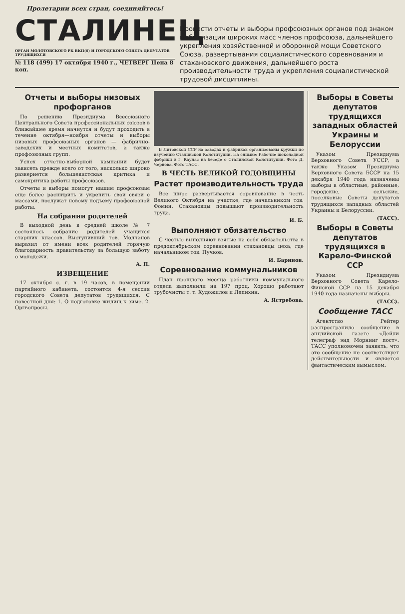Пролетарии всех стран, соединяйтесь!
СТАЛИНЕЦ
ОРГАН МОЛОТОВСКОГО РК ВКП(б) И ГОРОДСКОГО СОВЕТА ДЕПУТАТОВ ТРУДЯЩИХСЯ
№ 118 (499) 17 октября 1940 г., ЧЕТВЕРГ Цена 8 коп.
Провести отчеты и выборы профсоюзных органов под знаком мобилизации широких масс членов профсоюза, дальнейшего укрепления хозяйственной и оборонной мощи Советского Союза, развертывания социалистического соревнования и стахановского движения, дальнейшего роста производительности труда и укрепления социалистической трудовой дисциплины.
Отчеты и выборы низовых профорганов
По решению Президиума Всесоюзного Центрального Совета профессиональных союзов в ближайшее время начнутся и будут проходить в течение октября—ноября отчеты и выборы низовых профсоюзных органов — фабрично-заводских и местных комитетов, а также профсоюзных групп.
Успех отчетно-выборной кампании будет зависеть прежде всего от того, насколько широко развернется большевистская критика и самокритика работы профсоюзов.
Отчеты и выборы помогут нашим профсоюзам еще более расширить и укрепить свои связи с массами, послужат новому подъему профсоюзной работы.
На собрании родителей
В выходной день в средней школе № 7 состоялось собрание родителей учащихся старших классов. Выступивший тов. Молчанов выразил от имени всех родителей горячую благодарность правительству за большую заботу о молодежи.
А. П.
ИЗВЕЩЕНИЕ
17 октября с. г. в 19 часов, в помещении партийного кабинета, состоится 4-я сессия городского Совета депутатов трудящихся. С повестной дня: 1. О подготовке жилищ к зиме. 2. Оргвопросы.
В Литовской ССР на заводах и фабриках организованы кружки по изучению Сталинской Конституции. На снимке: Рабочие шоколадной фабрики в г. Каунас на беседе о Сталинской Конституции. Фото Д. Чернова. Фото ТАСС.
В ЧЕСТЬ ВЕЛИКОЙ ГОДОВЩИНЫ
Растет производительность труда
Все шире развертывается соревнование в честь Великого Октября на участке, где начальником тов. Фомин. Стахановцы повышают производительность труда.
И. Б.
Выполняют обязательство
С честью выполняют взятые на себя обязательства в предоктябрьском соревновании стахановцы цеха, где начальником тов. Пучков.
И. Баринов.
Соревнование коммунальников
План прошлого месяца работники коммунального отдела выполнили на 197 проц. Хорошо работают трубочисты т. т. Художилов и Лепихин.
А. Ястребова.
Выборы в Советы депутатов трудящихся западных областей Украины и Белоруссии
Указом Президиума Верховного Совета УССР, а также Указом Президиума Верховного Совета БССР на 15 декабря 1940 года назначены выборы в областные, районные, городские, сельские, поселковые Советы депутатов трудящихся западных областей Украины и Белоруссии.
(ТАСС).
Выборы в Советы депутатов трудящихся в Карело-Финской ССР
Указом Президиума Верховного Совета Карело-Финской ССР на 15 декабря 1940 года назначены выборы.
(ТАСС).
Сообщение ТАСС
Агентство Рейтер распространило сообщение в английской газете «Дейли телеграф энд Морнинг пост». ТАСС уполномочен заявить, что это сообщение не соответствует действительности и является фантастическим вымыслом.